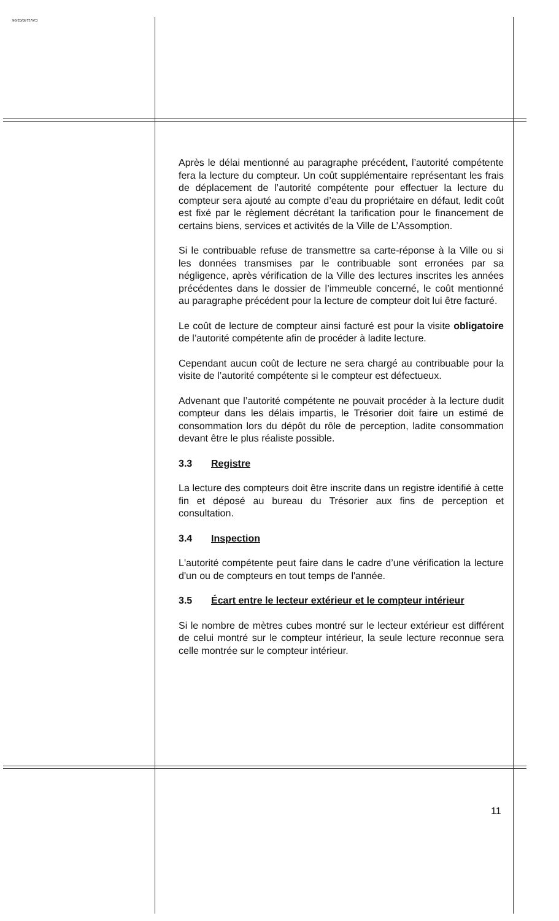CAV1140/02/96
Après le délai mentionné au paragraphe précédent, l’autorité compétente fera la lecture du compteur. Un coût supplémentaire représentant les frais de déplacement de l’autorité compétente pour effectuer la lecture du compteur sera ajouté au compte d’eau du propriétaire en défaut, ledit coût est fixé par le règlement décrétant la tarification pour le financement de certains biens, services et activités de la Ville de L’Assomption.
Si le contribuable refuse de transmettre sa carte-réponse à la Ville ou si les données transmises par le contribuable sont erronées par sa négligence, après vérification de la Ville des lectures inscrites les années précédentes dans le dossier de l’immeuble concerné, le coût mentionné au paragraphe précédent pour la lecture de compteur doit lui être facturé.
Le coût de lecture de compteur ainsi facturé est pour la visite obligatoire de l’autorité compétente afin de procéder à ladite lecture.
Cependant aucun coût de lecture ne sera chargé au contribuable pour la visite de l’autorité compétente si le compteur est défectueux.
Advenant que l’autorité compétente ne pouvait procéder à la lecture dudit compteur dans les délais impartis, le Trésorier doit faire un estimé de consommation lors du dépôt du rôle de perception, ladite consommation devant être le plus réaliste possible.
3.3 Registre
La lecture des compteurs doit être inscrite dans un registre identifié à cette fin et déposé au bureau du Trésorier aux fins de perception et consultation.
3.4 Inspection
L'autorité compétente peut faire dans le cadre d’une vérification la lecture d'un ou de compteurs en tout temps de l'année.
3.5 Écart entre le lecteur extérieur et le compteur intérieur
Si le nombre de mètres cubes montré sur le lecteur extérieur est différent de celui montré sur le compteur intérieur, la seule lecture reconnue sera celle montrée sur le compteur intérieur.
11